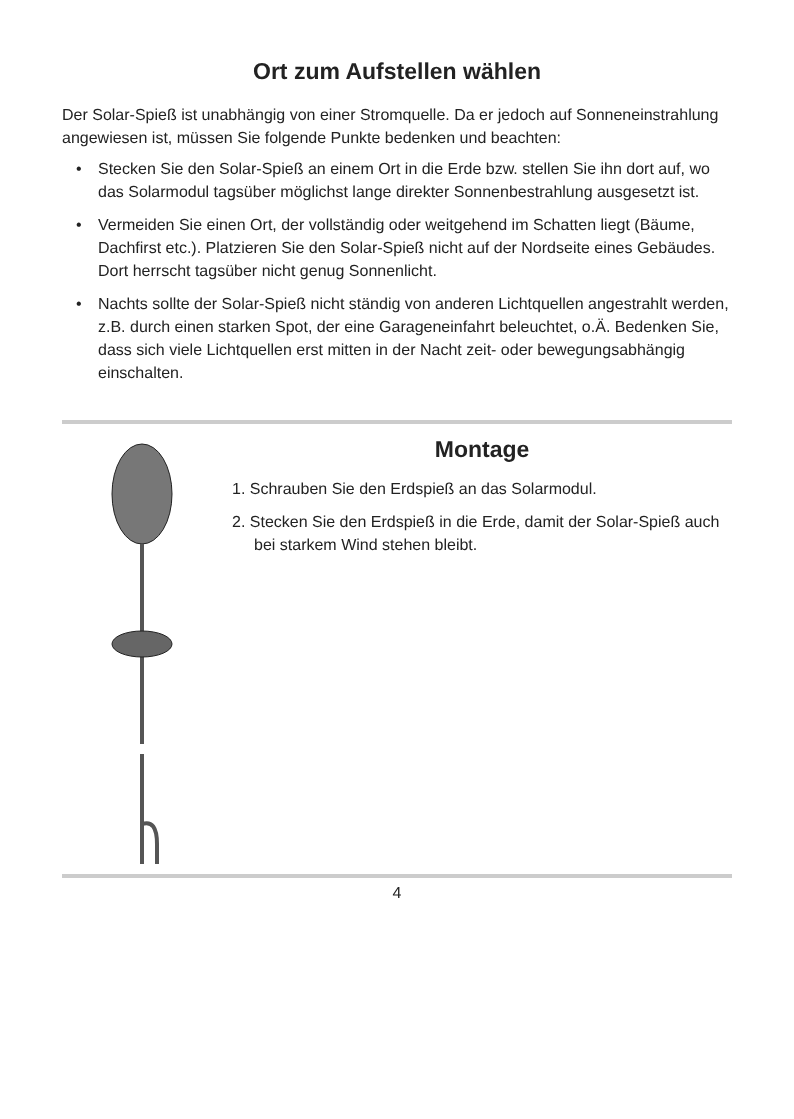Ort zum Aufstellen wählen
Der Solar-Spieß ist unabhängig von einer Stromquelle. Da er jedoch auf Sonneneinstrahlung angewiesen ist, müssen Sie folgende Punkte bedenken und beachten:
• Stecken Sie den Solar-Spieß an einem Ort in die Erde bzw. stellen Sie ihn dort auf, wo das Solarmodul tagsüber möglichst lange direkter Sonnenbestrahlung ausgesetzt ist.
• Vermeiden Sie einen Ort, der vollständig oder weitgehend im Schatten liegt (Bäume, Dachfirst etc.). Platzieren Sie den Solar-Spieß nicht auf der Nordseite eines Gebäudes. Dort herrscht tagsüber nicht genug Sonnenlicht.
• Nachts sollte der Solar-Spieß nicht ständig von anderen Lichtquellen angestrahlt werden, z.B. durch einen starken Spot, der eine Garageneinfahrt beleuchtet, o.Ä. Bedenken Sie, dass sich viele Lichtquellen erst mitten in der Nacht zeit- oder bewegungsabhängig einschalten.
Montage
1. Schrauben Sie den Erdspieß an das Solarmodul.
2. Stecken Sie den Erdspieß in die Erde, damit der Solar-Spieß auch bei starkem Wind stehen bleibt.
4